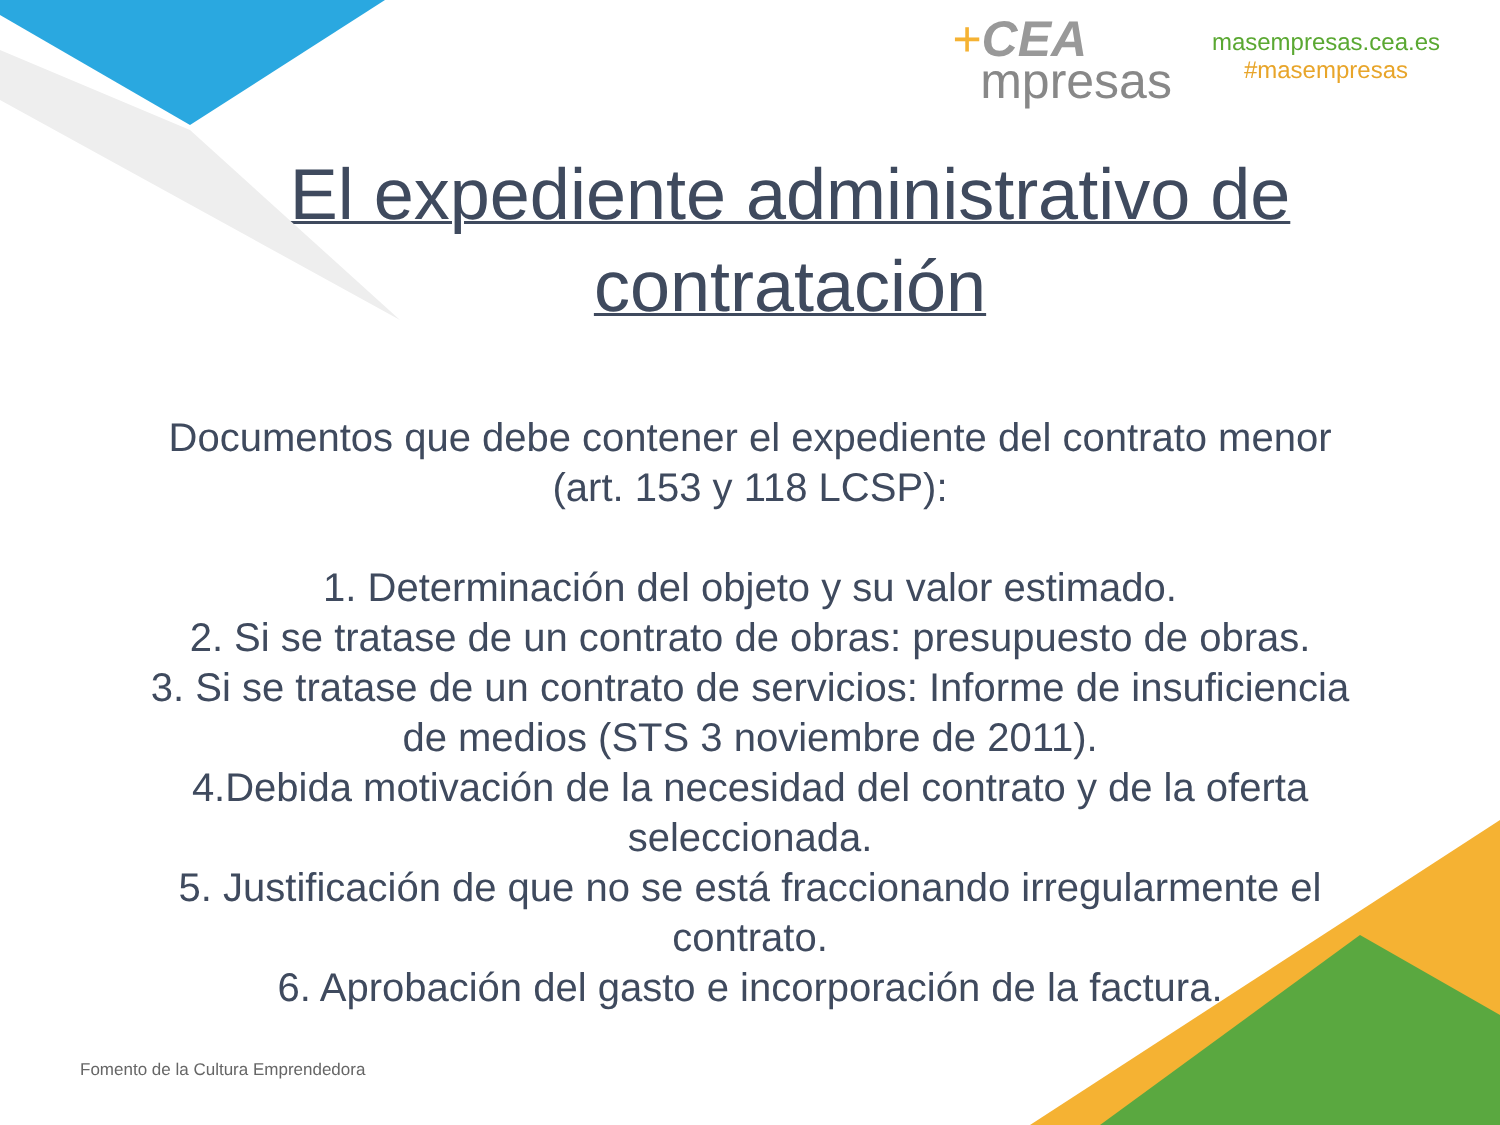+CEA
mpresas
masempresas.cea.es
#masempresas
El expediente administrativo de contratación
Documentos que debe contener el expediente del contrato menor (art. 153 y 118 LCSP):
1. Determinación del objeto y su valor estimado.
2. Si se tratase de un contrato de obras: presupuesto de obras.
3. Si se tratase de un contrato de servicios: Informe de insuficiencia de medios (STS 3 noviembre de 2011).
4.Debida motivación de la necesidad del contrato y de la oferta seleccionada.
5. Justificación de que no se está fraccionando irregularmente el contrato.
6. Aprobación del gasto e incorporación de la factura.
Fomento de la Cultura Emprendedora